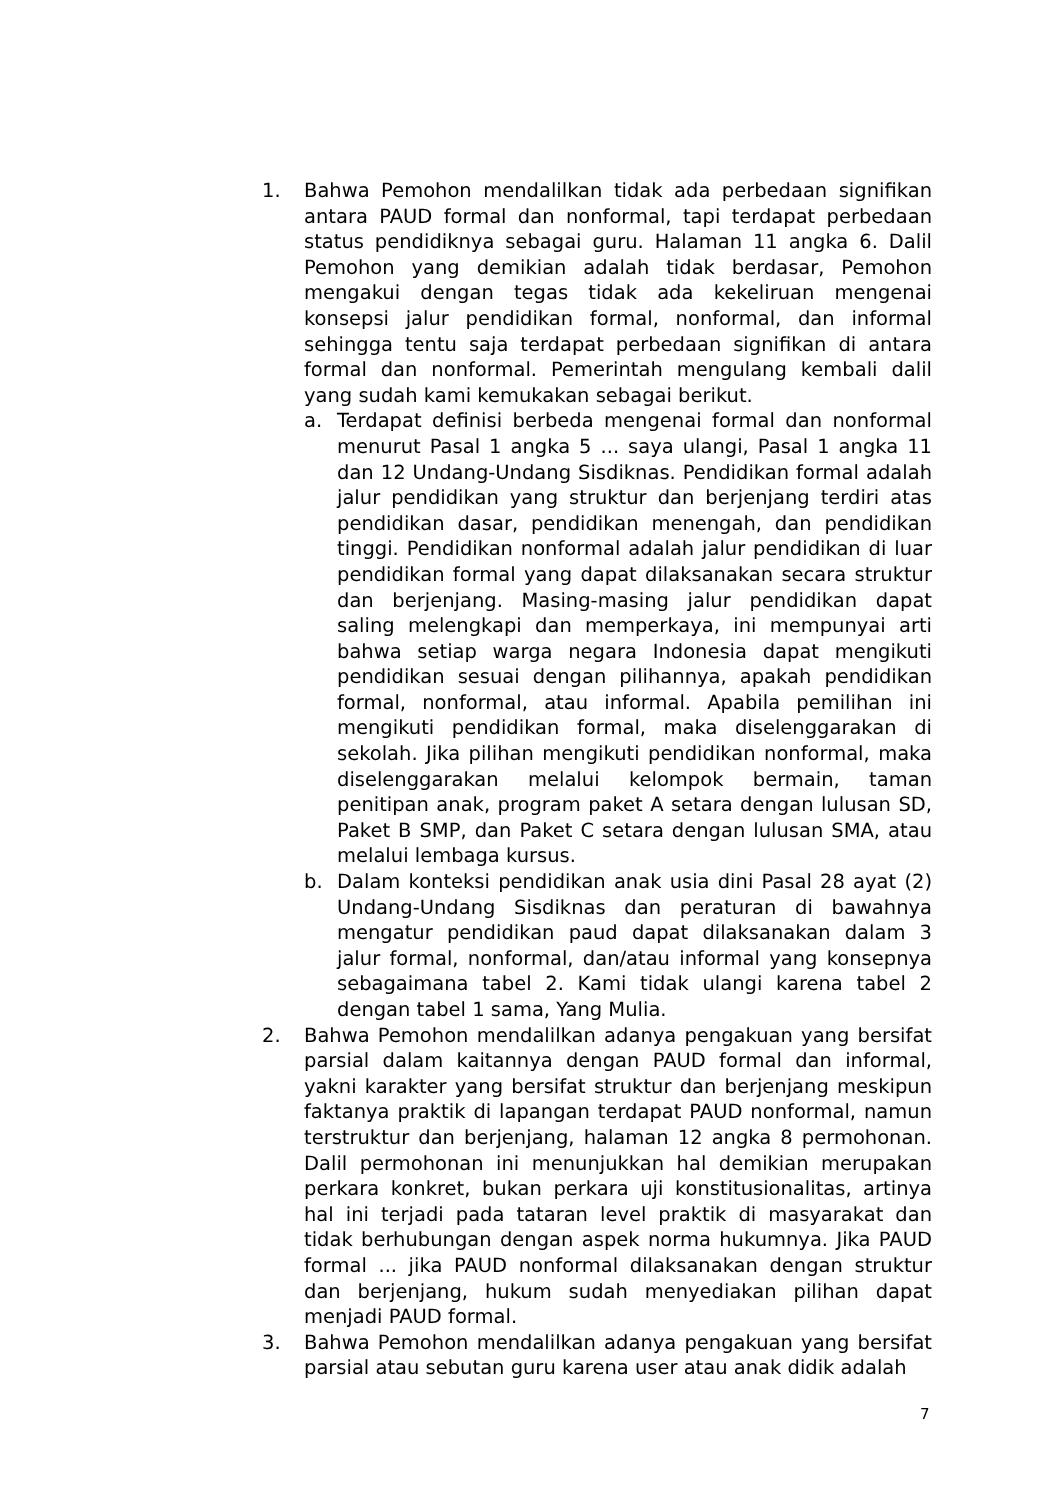1. Bahwa Pemohon mendalilkan tidak ada perbedaan signifikan antara PAUD formal dan nonformal, tapi terdapat perbedaan status pendidiknya sebagai guru. Halaman 11 angka 6. Dalil Pemohon yang demikian adalah tidak berdasar, Pemohon mengakui dengan tegas tidak ada kekeliruan mengenai konsepsi jalur pendidikan formal, nonformal, dan informal sehingga tentu saja terdapat perbedaan signifikan di antara formal dan nonformal. Pemerintah mengulang kembali dalil yang sudah kami kemukakan sebagai berikut.
a. Terdapat definisi berbeda mengenai formal dan nonformal menurut Pasal 1 angka 5 ... saya ulangi, Pasal 1 angka 11 dan 12 Undang-Undang Sisdiknas. Pendidikan formal adalah jalur pendidikan yang struktur dan berjenjang terdiri atas pendidikan dasar, pendidikan menengah, dan pendidikan tinggi. Pendidikan nonformal adalah jalur pendidikan di luar pendidikan formal yang dapat dilaksanakan secara struktur dan berjenjang. Masing-masing jalur pendidikan dapat saling melengkapi dan memperkaya, ini mempunyai arti bahwa setiap warga negara Indonesia dapat mengikuti pendidikan sesuai dengan pilihannya, apakah pendidikan formal, nonformal, atau informal. Apabila pemilihan ini mengikuti pendidikan formal, maka diselenggarakan di sekolah. Jika pilihan mengikuti pendidikan nonformal, maka diselenggarakan melalui kelompok bermain, taman penitipan anak, program paket A setara dengan lulusan SD, Paket B SMP, dan Paket C setara dengan lulusan SMA, atau melalui lembaga kursus.
b. Dalam konteksi pendidikan anak usia dini Pasal 28 ayat (2) Undang-Undang Sisdiknas dan peraturan di bawahnya mengatur pendidikan paud dapat dilaksanakan dalam 3 jalur formal, nonformal, dan/atau informal yang konsepnya sebagaimana tabel 2. Kami tidak ulangi karena tabel 2 dengan tabel 1 sama, Yang Mulia.
2. Bahwa Pemohon mendalilkan adanya pengakuan yang bersifat parsial dalam kaitannya dengan PAUD formal dan informal, yakni karakter yang bersifat struktur dan berjenjang meskipun faktanya praktik di lapangan terdapat PAUD nonformal, namun terstruktur dan berjenjang, halaman 12 angka 8 permohonan. Dalil permohonan ini menunjukkan hal demikian merupakan perkara konkret, bukan perkara uji konstitusionalitas, artinya hal ini terjadi pada tataran level praktik di masyarakat dan tidak berhubungan dengan aspek norma hukumnya. Jika PAUD formal ... jika PAUD nonformal dilaksanakan dengan struktur dan berjenjang, hukum sudah menyediakan pilihan dapat menjadi PAUD formal.
3. Bahwa Pemohon mendalilkan adanya pengakuan yang bersifat parsial atau sebutan guru karena user atau anak didik adalah
7